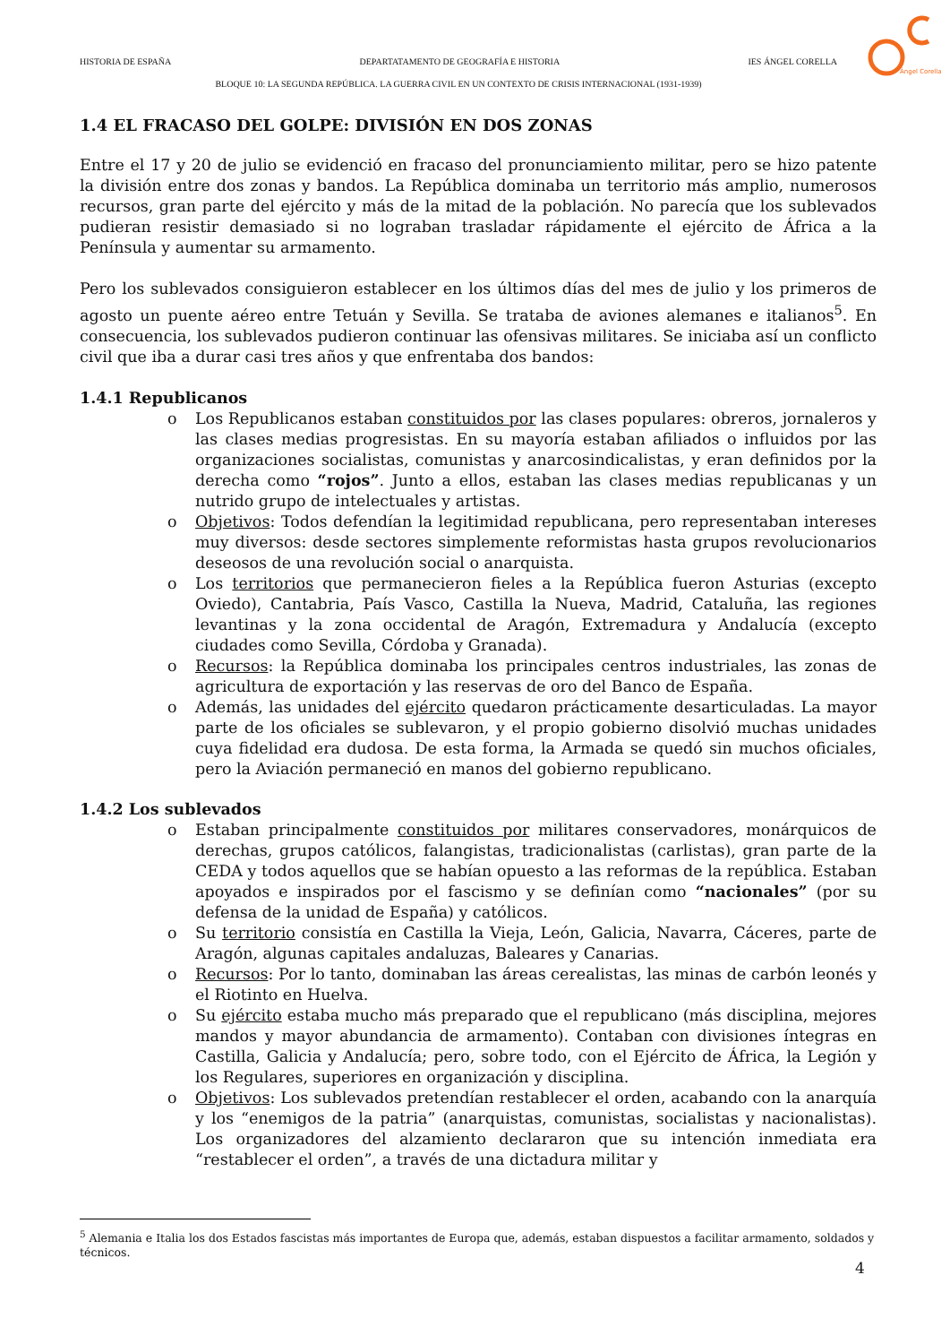HISTORIA DE ESPAÑA DEPARTATAMENTO DE GEOGRAFÍA E HISTORIA IES ÁNGEL CORELLA
BLOQUE 10: LA SEGUNDA REPÚBLICA. LA GUERRA CIVIL EN UN CONTEXTO DE CRISIS INTERNACIONAL (1931-1939)
Ángel Corella
1.4 EL FRACASO DEL GOLPE: DIVISIÓN EN DOS ZONAS
Entre el 17 y 20 de julio se evidenció en fracaso del pronunciamiento militar, pero se hizo patente la división entre dos zonas y bandos. La República dominaba un territorio más amplio, numerosos recursos, gran parte del ejército y más de la mitad de la población. No parecía que los sublevados pudieran resistir demasiado si no lograban trasladar rápidamente el ejército de África a la Península y aumentar su armamento.
Pero los sublevados consiguieron establecer en los últimos días del mes de julio y los primeros de agosto un puente aéreo entre Tetuán y Sevilla. Se trataba de aviones alemanes e italianos<sup>5</sup>. En consecuencia, los sublevados pudieron continuar las ofensivas militares. Se iniciaba así un conflicto civil que iba a durar casi tres años y que enfrentaba dos bandos:
1.4.1 Republicanos
o Los Republicanos estaban constituidos por las clases populares: obreros, jornaleros y las clases medias progresistas. En su mayoría estaban afiliados o influidos por las organizaciones socialistas, comunistas y anarcosindicalistas, y eran definidos por la derecha como “rojos”. Junto a ellos, estaban las clases medias republicanas y un nutrido grupo de intelectuales y artistas.
o Objetivos: Todos defendían la legitimidad republicana, pero representaban intereses muy diversos: desde sectores simplemente reformistas hasta grupos revolucionarios deseosos de una revolución social o anarquista.
o Los territorios que permanecieron fieles a la República fueron Asturias (excepto Oviedo), Cantabria, País Vasco, Castilla la Nueva, Madrid, Cataluña, las regiones levantinas y la zona occidental de Aragón, Extremadura y Andalucía (excepto ciudades como Sevilla, Córdoba y Granada).
o Recursos: la República dominaba los principales centros industriales, las zonas de agricultura de exportación y las reservas de oro del Banco de España.
o Además, las unidades del ejército quedaron prácticamente desarticuladas. La mayor parte de los oficiales se sublevaron, y el propio gobierno disolvió muchas unidades cuya fidelidad era dudosa. De esta forma, la Armada se quedó sin muchos oficiales, pero la Aviación permaneció en manos del gobierno republicano.
1.4.2 Los sublevados
o Estaban principalmente constituidos por militares conservadores, monárquicos de derechas, grupos católicos, falangistas, tradicionalistas (carlistas), gran parte de la CEDA y todos aquellos que se habían opuesto a las reformas de la república. Estaban apoyados e inspirados por el fascismo y se definían como “nacionales” (por su defensa de la unidad de España) y católicos.
o Su territorio consistía en Castilla la Vieja, León, Galicia, Navarra, Cáceres, parte de Aragón, algunas capitales andaluzas, Baleares y Canarias.
o Recursos: Por lo tanto, dominaban las áreas cerealistas, las minas de carbón leonés y el Riotinto en Huelva.
o Su ejército estaba mucho más preparado que el republicano (más disciplina, mejores mandos y mayor abundancia de armamento). Contaban con divisiones íntegras en Castilla, Galicia y Andalucía; pero, sobre todo, con el Ejército de África, la Legión y los Regulares, superiores en organización y disciplina.
o Objetivos: Los sublevados pretendían restablecer el orden, acabando con la anarquía y los “enemigos de la patria” (anarquistas, comunistas, socialistas y nacionalistas). Los organizadores del alzamiento declararon que su intención inmediata era “restablecer el orden”, a través de una dictadura militar y
<sup>5</sup> Alemania e Italia los dos Estados fascistas más importantes de Europa que, además, estaban dispuestos a facilitar armamento, soldados y técnicos.
4